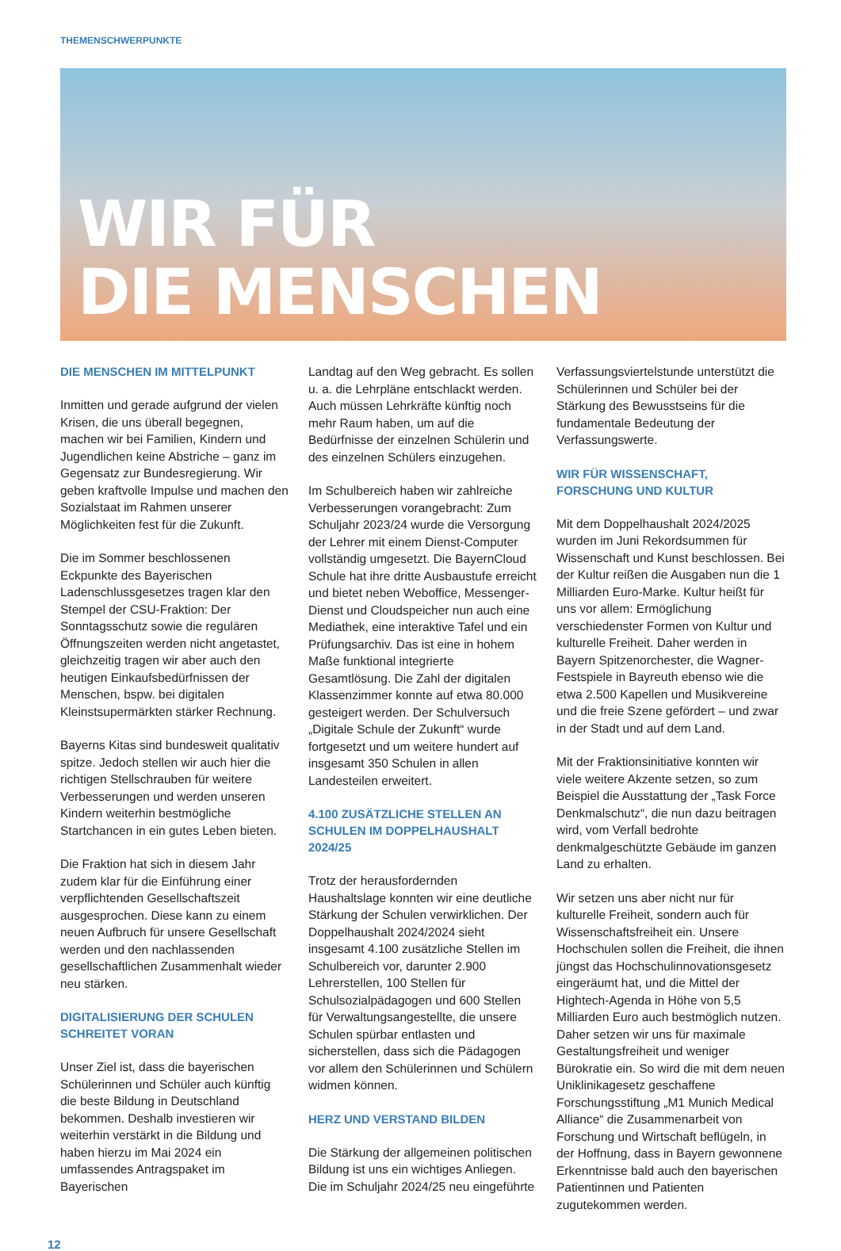THEMENSCHWERPUNKTE
WIR FÜR
DIE MENSCHEN
DIE MENSCHEN IM MITTELPUNKT
Inmitten und gerade aufgrund der vielen Krisen, die uns überall begegnen, machen wir bei Familien, Kindern und Jugendlichen keine Abstriche – ganz im Gegensatz zur Bundesregierung. Wir geben kraftvolle Impulse und machen den Sozialstaat im Rahmen unserer Möglichkeiten fest für die Zukunft.
Die im Sommer beschlossenen Eckpunkte des Bayerischen Ladenschlussgesetzes tragen klar den Stempel der CSU-Fraktion: Der Sonntagsschutz sowie die regulären Öffnungszeiten werden nicht angetastet, gleichzeitig tragen wir aber auch den heutigen Einkaufsbedürfnissen der Menschen, bspw. bei digitalen Kleinstsupermärkten stärker Rechnung.
Bayerns Kitas sind bundesweit qualitativ spitze. Jedoch stellen wir auch hier die richtigen Stellschrauben für weitere Verbesserungen und werden unseren Kindern weiterhin bestmögliche Startchancen in ein gutes Leben bieten.
Die Fraktion hat sich in diesem Jahr zudem klar für die Einführung einer verpflichtenden Gesellschaftszeit ausgesprochen. Diese kann zu einem neuen Aufbruch für unsere Gesellschaft werden und den nachlassenden gesellschaftlichen Zusammenhalt wieder neu stärken.
DIGITALISIERUNG DER SCHULEN SCHREITET VORAN
Unser Ziel ist, dass die bayerischen Schülerinnen und Schüler auch künftig die beste Bildung in Deutschland bekommen. Deshalb investieren wir weiterhin verstärkt in die Bildung und haben hierzu im Mai 2024 ein umfassendes Antragspaket im Bayerischen
Landtag auf den Weg gebracht. Es sollen u. a. die Lehrpläne entschlackt werden. Auch müssen Lehrkräfte künftig noch mehr Raum haben, um auf die Bedürfnisse der einzelnen Schülerin und des einzelnen Schülers einzugehen.
Im Schulbereich haben wir zahlreiche Verbesserungen vorangebracht: Zum Schuljahr 2023/24 wurde die Versorgung der Lehrer mit einem Dienst-Computer vollständig umgesetzt. Die BayernCloud Schule hat ihre dritte Ausbaustufe erreicht und bietet neben Weboffice, Messenger-Dienst und Cloudspeicher nun auch eine Mediathek, eine interaktive Tafel und ein Prüfungsarchiv. Das ist eine in hohem Maße funktional integrierte Gesamtlösung. Die Zahl der digitalen Klassenzimmer konnte auf etwa 80.000 gesteigert werden. Der Schulversuch „Digitale Schule der Zukunft“ wurde fortgesetzt und um weitere hundert auf insgesamt 350 Schulen in allen Landesteilen erweitert.
4.100 ZUSÄTZLICHE STELLEN AN SCHULEN IM DOPPELHAUSHALT 2024/25
Trotz der herausfordernden Haushaltslage konnten wir eine deutliche Stärkung der Schulen verwirklichen. Der Doppelhaushalt 2024/2024 sieht insgesamt 4.100 zusätzliche Stellen im Schulbereich vor, darunter 2.900 Lehrerstellen, 100 Stellen für Schulsozialpädagogen und 600 Stellen für Verwaltungsangestellte, die unsere Schulen spürbar entlasten und sicherstellen, dass sich die Pädagogen vor allem den Schülerinnen und Schülern widmen können.
HERZ UND VERSTAND BILDEN
Die Stärkung der allgemeinen politischen Bildung ist uns ein wichtiges Anliegen. Die im Schuljahr 2024/25 neu eingeführte
Verfassungsviertelstunde unterstützt die Schülerinnen und Schüler bei der Stärkung des Bewusstseins für die fundamentale Bedeutung der Verfassungswerte.
WIR FÜR WISSENSCHAFT, FORSCHUNG UND KULTUR
Mit dem Doppelhaushalt 2024/2025 wurden im Juni Rekordsummen für Wissenschaft und Kunst beschlossen. Bei der Kultur reißen die Ausgaben nun die 1 Milliarden Euro-Marke. Kultur heißt für uns vor allem: Ermöglichung verschiedenster Formen von Kultur und kulturelle Freiheit. Daher werden in Bayern Spitzenorchester, die Wagner-Festspiele in Bayreuth ebenso wie die etwa 2.500 Kapellen und Musikvereine und die freie Szene gefördert – und zwar in der Stadt und auf dem Land.
Mit der Fraktionsinitiative konnten wir viele weitere Akzente setzen, so zum Beispiel die Ausstattung der „Task Force Denkmalschutz“, die nun dazu beitragen wird, vom Verfall bedrohte denkmalgeschützte Gebäude im ganzen Land zu erhalten.
Wir setzen uns aber nicht nur für kulturelle Freiheit, sondern auch für Wissenschaftsfreiheit ein. Unsere Hochschulen sollen die Freiheit, die ihnen jüngst das Hochschulinnovationsgesetz eingeräumt hat, und die Mittel der Hightech-Agenda in Höhe von 5,5 Milliarden Euro auch bestmöglich nutzen. Daher setzen wir uns für maximale Gestaltungsfreiheit und weniger Bürokratie ein. So wird die mit dem neuen Uniklinikagesetz geschaffene Forschungsstiftung „M1 Munich Medical Alliance“ die Zusammenarbeit von Forschung und Wirtschaft beflügeln, in der Hoffnung, dass in Bayern gewonnene Erkenntnisse bald auch den bayerischen Patientinnen und Patienten zugutekommen werden.
12